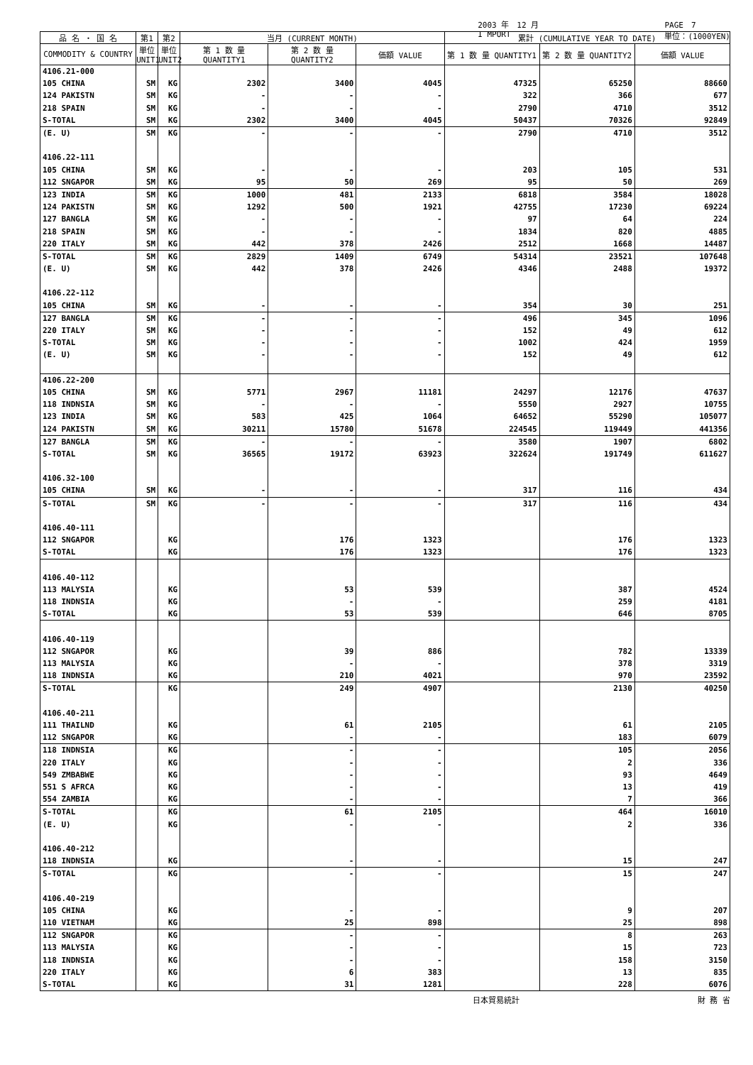2003 年　12 月
I MPORT PAGE　7
単位：(1000YEN)
| 品 名 ・ 国 名 | 第1 | 第2 | 当月 (CURRENT MONTH) | | | 累計 (CUMULATIVE YEAR TO DATE) | | |
| --- | --- | --- | --- | --- | --- | --- | --- | --- |
| COMMODITY & COUNTRY | 単位 UNIT1 | 単位 UNIT2 | 第 1 数 量 QUANTITY1 | 第 2 数 量 QUANTITY2 | 価額 VALUE | 第 1 数 量 QUANTITY1 | 第 2 数 量 QUANTITY2 | 価額 VALUE |
| 4106.21-000 | | | | | | | | |
| 105 CHINA | SM | KG | 2302 | 3400 | 4045 | 47325 | 65250 | 88660 |
| 124 PAKISTN | SM | KG | - | - | - | 322 | 366 | 677 |
| 218 SPAIN | SM | KG | - | - | - | 2790 | 4710 | 3512 |
| S-TOTAL | SM | KG | 2302 | 3400 | 4045 | 50437 | 70326 | 92849 |
| (E. U) | SM | KG | - | - | - | 2790 | 4710 | 3512 |
| 4106.22-111 | | | | | | | | |
| 105 CHINA | SM | KG | - | - | - | 203 | 105 | 531 |
| 112 SNGAPOR | SM | KG | 95 | 50 | 269 | 95 | 50 | 269 |
| 123 INDIA | SM | KG | 1000 | 481 | 2133 | 6818 | 3584 | 18028 |
| 124 PAKISTN | SM | KG | 1292 | 500 | 1921 | 42755 | 17230 | 69224 |
| 127 BANGLA | SM | KG | - | - | - | 97 | 64 | 224 |
| 218 SPAIN | SM | KG | - | - | - | 1834 | 820 | 4885 |
| 220 ITALY | SM | KG | 442 | 378 | 2426 | 2512 | 1668 | 14487 |
| S-TOTAL | SM | KG | 2829 | 1409 | 6749 | 54314 | 23521 | 107648 |
| (E. U) | SM | KG | 442 | 378 | 2426 | 4346 | 2488 | 19372 |
| 4106.22-112 | | | | | | | | |
| 105 CHINA | SM | KG | - | - | - | 354 | 30 | 251 |
| 127 BANGLA | SM | KG | - | - | - | 496 | 345 | 1096 |
| 220 ITALY | SM | KG | - | - | - | 152 | 49 | 612 |
| S-TOTAL | SM | KG | - | - | - | 1002 | 424 | 1959 |
| (E. U) | SM | KG | - | - | - | 152 | 49 | 612 |
| 4106.22-200 | | | | | | | | |
| 105 CHINA | SM | KG | 5771 | 2967 | 11181 | 24297 | 12176 | 47637 |
| 118 INDNSIA | SM | KG | - | - | - | 5550 | 2927 | 10755 |
| 123 INDIA | SM | KG | 583 | 425 | 1064 | 64652 | 55290 | 105077 |
| 124 PAKISTN | SM | KG | 30211 | 15780 | 51678 | 224545 | 119449 | 441356 |
| 127 BANGLA | SM | KG | - | - | - | 3580 | 1907 | 6802 |
| S-TOTAL | SM | KG | 36565 | 19172 | 63923 | 322624 | 191749 | 611627 |
| 4106.32-100 | | | | | | | | |
| 105 CHINA | SM | KG | - | - | - | 317 | 116 | 434 |
| S-TOTAL | SM | KG | - | - | - | 317 | 116 | 434 |
| 4106.40-111 | | | | | | | | |
| 112 SNGAPOR | | KG | | 176 | 1323 | | 176 | 1323 |
| S-TOTAL | | KG | | 176 | 1323 | | 176 | 1323 |
| 4106.40-112 | | | | | | | | |
| 113 MALYSIA | | KG | | 53 | 539 | | 387 | 4524 |
| 118 INDNSIA | | KG | | - | - | | 259 | 4181 |
| S-TOTAL | | KG | | 53 | 539 | | 646 | 8705 |
| 4106.40-119 | | | | | | | | |
| 112 SNGAPOR | | KG | | 39 | 886 | | 782 | 13339 |
| 113 MALYSIA | | KG | | - | - | | 378 | 3319 |
| 118 INDNSIA | | KG | | 210 | 4021 | | 970 | 23592 |
| S-TOTAL | | KG | | 249 | 4907 | | 2130 | 40250 |
| 4106.40-211 | | | | | | | | |
| 111 THAILND | | KG | | 61 | 2105 | | 61 | 2105 |
| 112 SNGAPOR | | KG | | - | - | | 183 | 6079 |
| 118 INDNSIA | | KG | | - | - | | 105 | 2056 |
| 220 ITALY | | KG | | - | - | | 2 | 336 |
| 549 ZMBABWE | | KG | | - | - | | 93 | 4649 |
| 551 S AFRCA | | KG | | - | - | | 13 | 419 |
| 554 ZAMBIA | | KG | | - | - | | 7 | 366 |
| S-TOTAL | | KG | | 61 | 2105 | | 464 | 16010 |
| (E. U) | | KG | | - | - | | 2 | 336 |
| 4106.40-212 | | | | | | | | |
| 118 INDNSIA | | KG | | - | - | | 15 | 247 |
| S-TOTAL | | KG | | - | - | | 15 | 247 |
| 4106.40-219 | | | | | | | | |
| 105 CHINA | | KG | | - | - | | 9 | 207 |
| 110 VIETNAM | | KG | | 25 | 898 | | 25 | 898 |
| 112 SNGAPOR | | KG | | - | - | | 8 | 263 |
| 113 MALYSIA | | KG | | - | - | | 15 | 723 |
| 118 INDNSIA | | KG | | - | - | | 158 | 3150 |
| 220 ITALY | | KG | | 6 | 383 | | 13 | 835 |
| S-TOTAL | | KG | | 31 | 1281 | | 228 | 6076 |
日本貿易統計 財 務 省